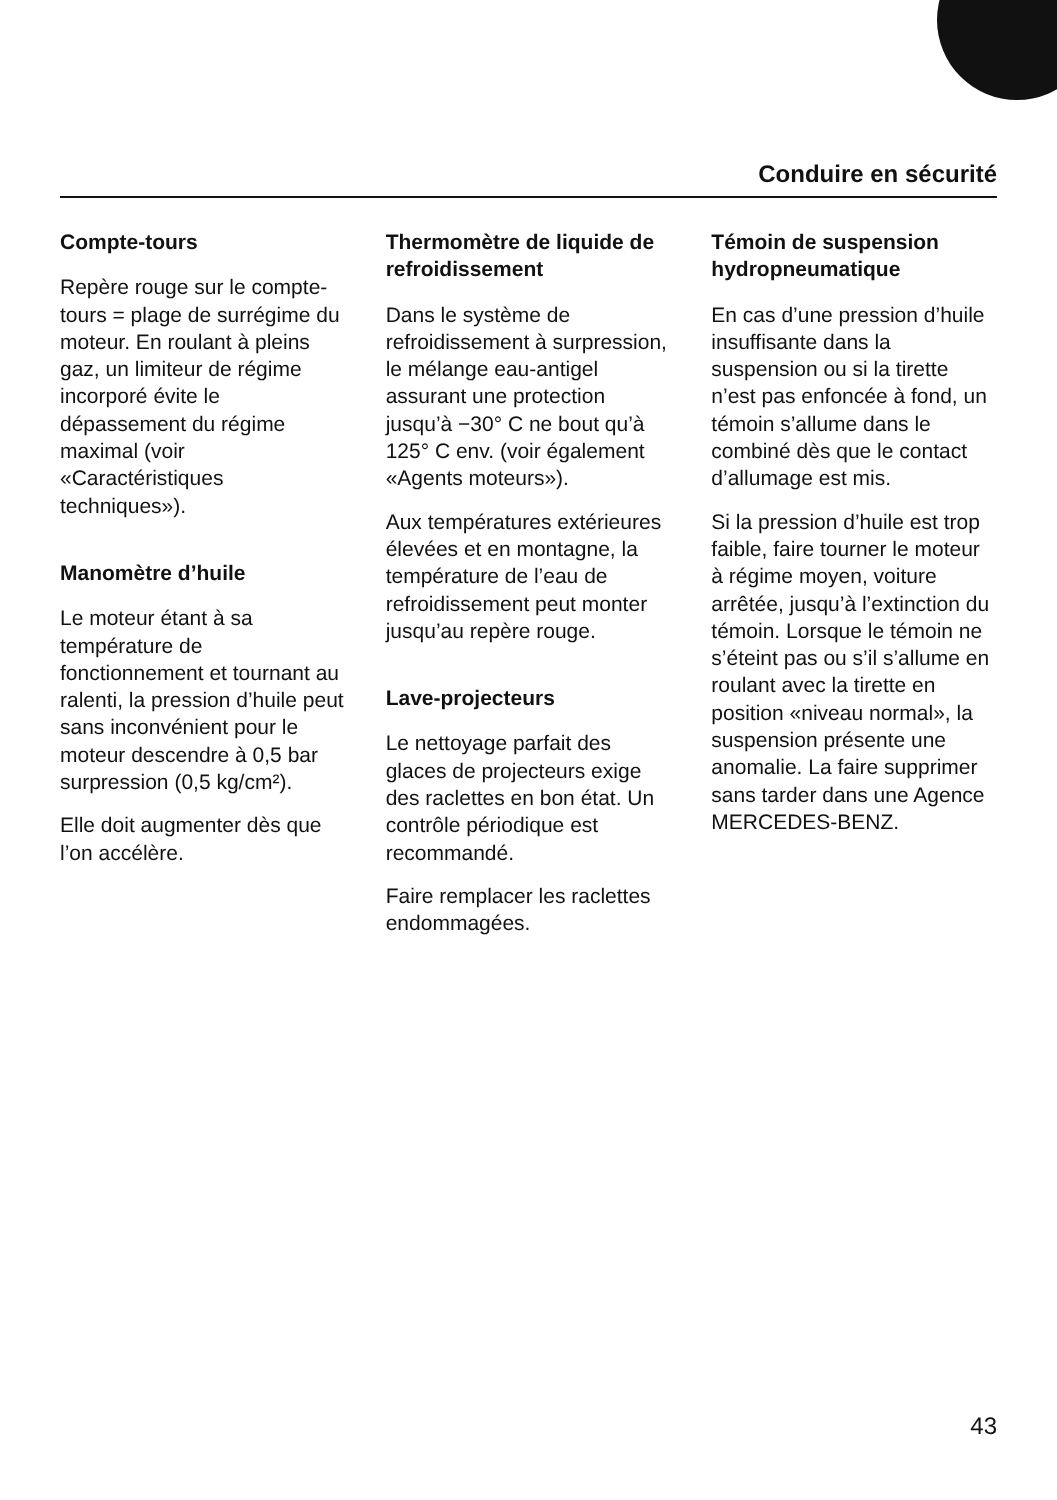Conduire en sécurité
Compte-tours
Repère rouge sur le compte-tours = plage de surrégime du moteur. En roulant à pleins gaz, un limiteur de régime incorporé évite le dépassement du régime maximal (voir «Caractéristiques techniques»).
Manomètre d’huile
Le moteur étant à sa température de fonctionnement et tournant au ralenti, la pression d’huile peut sans inconvénient pour le moteur descendre à 0,5 bar surpression (0,5 kg/cm²).
Elle doit augmenter dès que l’on accélère.
Thermomètre de liquide de refroidissement
Dans le système de refroidissement à surpression, le mélange eau-antigel assurant une protection jusqu’à −30° C ne bout qu’à 125° C env. (voir également «Agents moteurs»).
Aux températures extérieures élevées et en montagne, la température de l’eau de refroidissement peut monter jusqu’au repère rouge.
Lave-projecteurs
Le nettoyage parfait des glaces de projecteurs exige des raclettes en bon état. Un contrôle périodique est recommandé.
Faire remplacer les raclettes endommagées.
Témoin de suspension hydropneumatique
En cas d’une pression d’huile insuffisante dans la suspension ou si la tirette n’est pas enfoncée à fond, un témoin s’allume dans le combiné dès que le contact d’allumage est mis.
Si la pression d’huile est trop faible, faire tourner le moteur à régime moyen, voiture arrêtée, jusqu’à l’extinction du témoin. Lorsque le témoin ne s’éteint pas ou s’il s’allume en roulant avec la tirette en position «niveau normal», la suspension présente une anomalie. La faire supprimer sans tarder dans une Agence MERCEDES-BENZ.
43